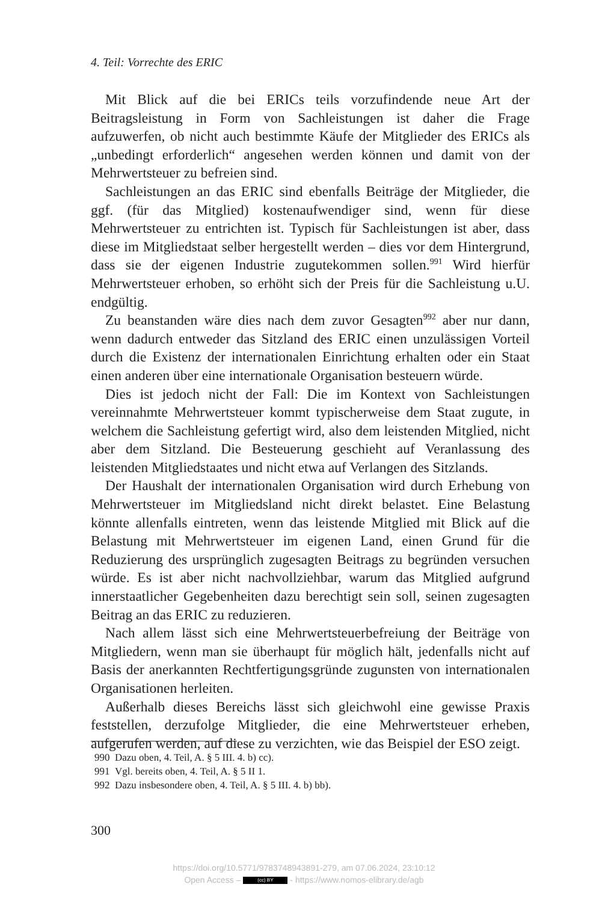4. Teil: Vorrechte des ERIC
Mit Blick auf die bei ERICs teils vorzufindende neue Art der Beitragsleistung in Form von Sachleistungen ist daher die Frage aufzuwerfen, ob nicht auch bestimmte Käufe der Mitglieder des ERICs als „unbedingt erforderlich“ angesehen werden können und damit von der Mehrwertsteuer zu befreien sind.
Sachleistungen an das ERIC sind ebenfalls Beiträge der Mitglieder, die ggf. (für das Mitglied) kostenaufwendiger sind, wenn für diese Mehrwertsteuer zu entrichten ist. Typisch für Sachleistungen ist aber, dass diese im Mitgliedstaat selber hergestellt werden – dies vor dem Hintergrund, dass sie der eigenen Industrie zugutekommen sollen.<sup>991</sup> Wird hierfür Mehrwertsteuer erhoben, so erhöht sich der Preis für die Sachleistung u.U. endgültig.
Zu beanstanden wäre dies nach dem zuvor Gesagten<sup>992</sup> aber nur dann, wenn dadurch entweder das Sitzland des ERIC einen unzulässigen Vorteil durch die Existenz der internationalen Einrichtung erhalten oder ein Staat einen anderen über eine internationale Organisation besteuern würde.
Dies ist jedoch nicht der Fall: Die im Kontext von Sachleistungen vereinnahmte Mehrwertsteuer kommt typischerweise dem Staat zugute, in welchem die Sachleistung gefertigt wird, also dem leistenden Mitglied, nicht aber dem Sitzland. Die Besteuerung geschieht auf Veranlassung des leistenden Mitgliedstaates und nicht etwa auf Verlangen des Sitzlands.
Der Haushalt der internationalen Organisation wird durch Erhebung von Mehrwertsteuer im Mitgliedsland nicht direkt belastet. Eine Belastung könnte allenfalls eintreten, wenn das leistende Mitglied mit Blick auf die Belastung mit Mehrwertsteuer im eigenen Land, einen Grund für die Reduzierung des ursprünglich zugesagten Beitrags zu begründen versuchen würde. Es ist aber nicht nachvollziehbar, warum das Mitglied aufgrund innerstaatlicher Gegebenheiten dazu berechtigt sein soll, seinen zugesagten Beitrag an das ERIC zu reduzieren.
Nach allem lässt sich eine Mehrwertsteuerbefreiung der Beiträge von Mitgliedern, wenn man sie überhaupt für möglich hält, jedenfalls nicht auf Basis der anerkannten Rechtfertigungsgründe zugunsten von internationalen Organisationen herleiten.
Außerhalb dieses Bereichs lässt sich gleichwohl eine gewisse Praxis feststellen, derzufolge Mitglieder, die eine Mehrwertsteuer erheben, aufgerufen werden, auf diese zu verzichten, wie das Beispiel der ESO zeigt.
990 Dazu oben, 4. Teil, A. § 5 III. 4. b) cc).
991 Vgl. bereits oben, 4. Teil, A. § 5 II 1.
992 Dazu insbesondere oben, 4. Teil, A. § 5 III. 4. b) bb).
300
https://doi.org/10.5771/9783748943891-279, am 07.06.2024, 23:10:12
Open Access – (cc) BY - https://www.nomos-elibrary.de/agb